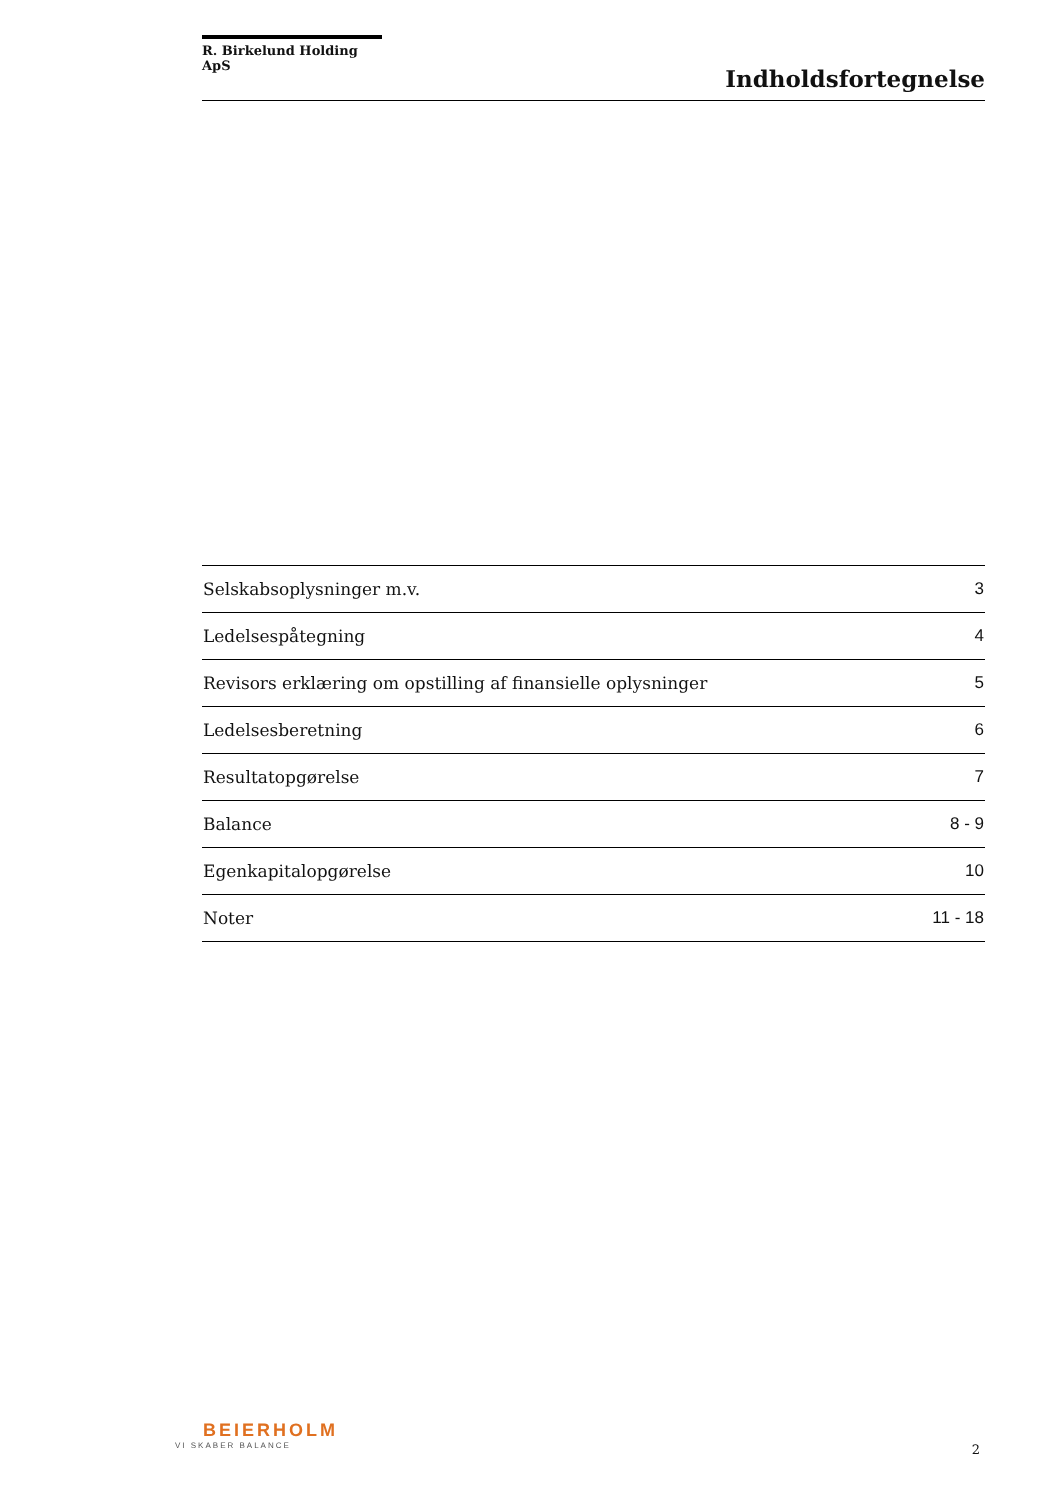R. Birkelund Holding ApS
Indholdsfortegnelse
| Selskabsoplysninger m.v. | 3 |
| Ledelsespåtegning | 4 |
| Revisors erklæring om opstilling af finansielle oplysninger | 5 |
| Ledelsesberetning | 6 |
| Resultatopgørelse | 7 |
| Balance | 8 - 9 |
| Egenkapitalopgørelse | 10 |
| Noter | 11 - 18 |
BEIERHOLM
VI SKABER BALANCE
2